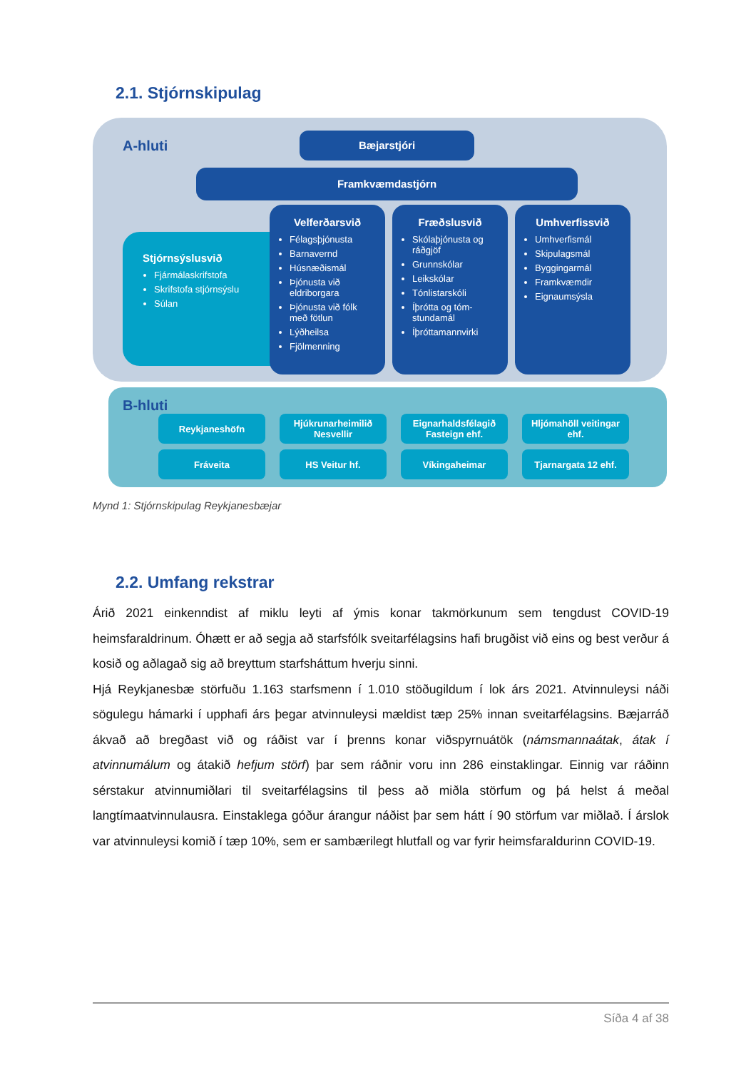2.1. Stjórnskipulag
A-hluti
Bæjarstjóri
Framkvæmdastjórn
Stjórnsýslusvið
Fjármálaskrifstofa
Skrifstofa stjórnsýslu
Súlan
Velferðarsvið
Félagsþjónusta
Barnavernd
Húsnæðismál
Þjónusta við eldriborgara
Þjónusta við fólk með fötlun
Lýðheilsa
Fjölmenning
Fræðslusvið
Skólaþjónusta og ráðgjöf
Grunnskólar
Leikskólar
Tónlistarskóli
Íþrótta og tóm-stundamál
Íþróttamannvirki
Umhverfissvið
Umhverfismál
Skipulagsmál
Byggingarmál
Framkvæmdir
Eignaumsýsla
B-hluti
Reykjaneshöfn
Hjúkrunarheimilið Nesvellir
Eignarhaldsfélagið Fasteign ehf.
Hljómahöll veitingar ehf.
Fráveita
HS Veitur hf.
Víkingaheimar
Tjarnargata 12 ehf.
Mynd 1: Stjórnskipulag Reykjanesbæjar
2.2. Umfang rekstrar
Árið 2021 einkenndist af miklu leyti af ýmis konar takmörkunum sem tengdust COVID-19 heimsfaraldrinum. Óhætt er að segja að starfsfólk sveitarfélagsins hafi brugðist við eins og best verður á kosið og aðlagað sig að breyttum starfsháttum hverju sinni.
Hjá Reykjanesbæ störfuðu 1.163 starfsmenn í 1.010 stöðugildum í lok árs 2021. Atvinnuleysi náði sögulegu hámarki í upphafi árs þegar atvinnuleysi mældist tæp 25% innan sveitarfélagsins. Bæjarráð ákvað að bregðast við og ráðist var í þrenns konar viðspyrnuátök (námsmannaátak, átak í atvinnumálum og átakið hefjum störf) þar sem ráðnir voru inn 286 einstaklingar. Einnig var ráðinn sérstakur atvinnumiðlari til sveitarfélagsins til þess að miðla störfum og þá helst á meðal langtímaatvinnulausra. Einstaklega góður árangur náðist þar sem hátt í 90 störfum var miðlað. Í árslok var atvinnuleysi komið í tæp 10%, sem er sambærilegt hlutfall og var fyrir heimsfaraldurinn COVID-19.
Síða 4 af 38